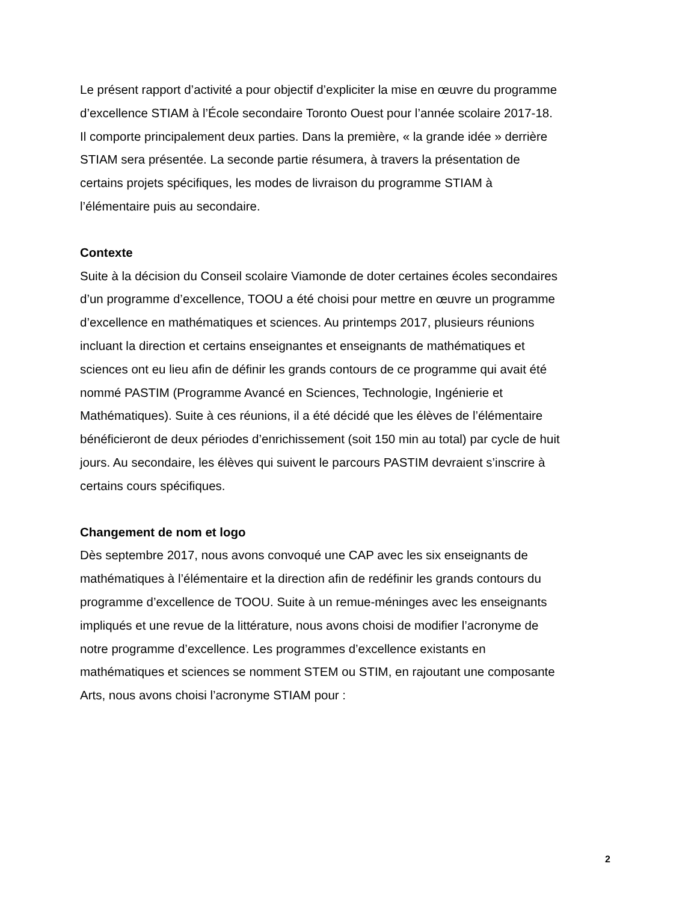Le présent rapport d’activité a pour objectif d’expliciter la mise en œuvre du programme
d’excellence STIAM à l’École secondaire Toronto Ouest pour l’année scolaire 2017-18.
Il comporte principalement deux parties. Dans la première, « la grande idée » derrière
STIAM sera présentée. La seconde partie résumera, à travers la présentation de
certains projets spécifiques, les modes de livraison du programme STIAM à
l’élémentaire puis au secondaire.
Contexte
Suite à la décision du Conseil scolaire Viamonde de doter certaines écoles secondaires
d’un programme d’excellence, TOOU a été choisi pour mettre en œuvre un programme
d’excellence en mathématiques et sciences. Au printemps 2017, plusieurs réunions
incluant la direction et certains enseignantes et enseignants de mathématiques et
sciences ont eu lieu afin de définir les grands contours de ce programme qui avait été
nommé PASTIM (Programme Avancé en Sciences, Technologie, Ingénierie et
Mathématiques). Suite à ces réunions, il a été décidé que les élèves de l’élémentaire
bénéficieront de deux périodes d’enrichissement (soit 150 min au total) par cycle de huit
jours. Au secondaire, les élèves qui suivent le parcours PASTIM devraient s’inscrire à
certains cours spécifiques.
Changement de nom et logo
Dès septembre 2017, nous avons convoqué une CAP avec les six enseignants de
mathématiques à l’élémentaire et la direction afin de redéfinir les grands contours du
programme d’excellence de TOOU. Suite à un remue-méninges avec les enseignants
impliqués et une revue de la littérature, nous avons choisi de modifier l’acronyme de
notre programme d’excellence. Les programmes d’excellence existants en
mathématiques et sciences se nomment STEM ou STIM, en rajoutant une composante
Arts, nous avons choisi l’acronyme STIAM pour :
2